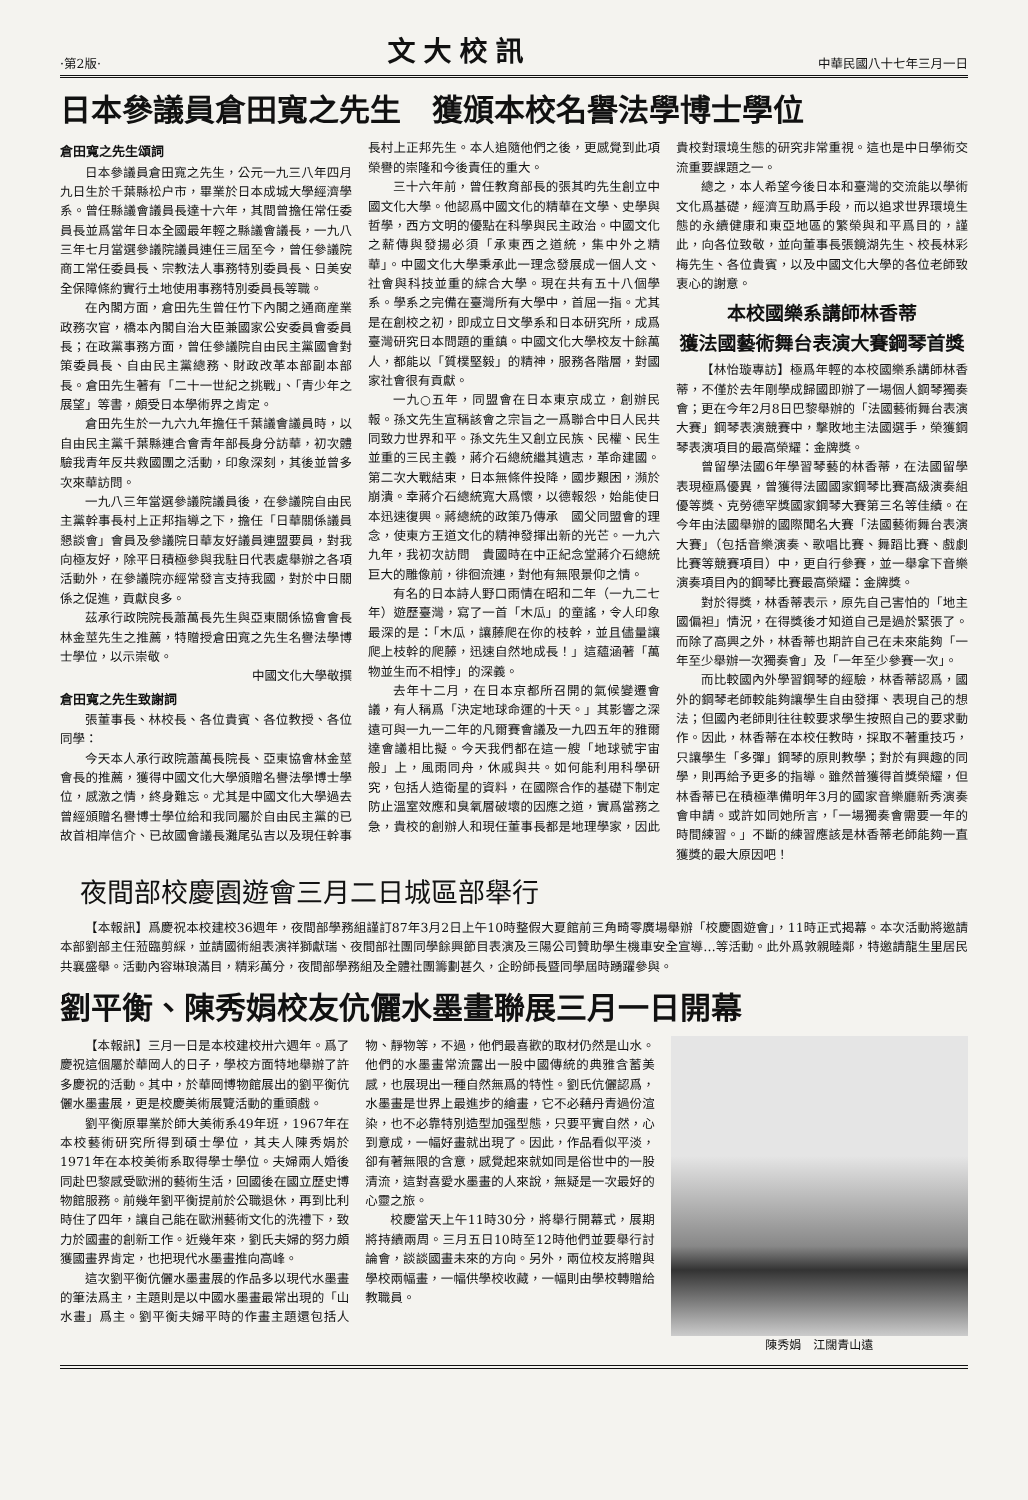·第2版· 文大校訊 中華民國八十七年三月一日
日本參議員倉田寬之先生　獲頒本校名譽法學博士學位
倉田寬之先生頌詞
日本參議員倉田寬之先生，公元一九三八年四月九日生於千葉縣松户市，畢業於日本成城大學經濟學系。曾任縣議會議員長達十六年，其間曾擔任常任委員長並爲當年日本全國最年輕之縣議會議長，一九八三年七月當選參議院議員連任三屆至今，曾任參議院商工常任委員長、宗教法人事務特別委員長、日美安全保障條約實行土地使用事務特別委員長等職。
在內閣方面，倉田先生曾任竹下內閣之通商産業政務次官，橋本內閣自治大臣兼國家公安委員會委員長；在政黨事務方面，曾任參議院自由民主黨國會對策委員長、自由民主黨總務、財政改革本部副本部長。倉田先生著有「二十一世紀之挑戰」、「青少年之展望」等書，頗受日本學術界之肯定。
倉田先生於一九六九年擔任千葉議會議員時，以自由民主黨千葉縣連合會青年部長身分訪華，初次體驗我青年反共救國團之活動，印象深刻，其後並曾多次來華訪問。
一九八三年當選參議院議員後，在參議院自由民主黨幹事長村上正邦指導之下，擔任「日華關係議員懇談會」會員及參議院日華友好議員連盟要員，對我向極友好，除平日積極參與我駐日代表處舉辦之各項活動外，在參議院亦經常發言支持我國，對於中日關係之促進，貢獻良多。
茲承行政院院長蕭萬長先生與亞東關係協會會長林金莖先生之推薦，特贈授倉田寬之先生名譽法學博士學位，以示崇敬。
中國文化大學敬撰
倉田寬之先生致謝詞
張董事長、林校長、各位貴賓、各位教授、各位同學：
今天本人承行政院蕭萬長院長、亞東協會林金莖會長的推薦，獲得中國文化大學頒贈名譽法學博士學位，感激之情，終身難忘。尤其是中國文化大學過去曾經頒贈名譽博士學位給和我同屬於自由民主黨的已故首相岸信介、已故國會議長灘尾弘吉以及現任幹事長村上正邦先生。本人追隨他們之後，更感覺到此項榮譽的崇隆和今後責任的重大。
三十六年前，曾任教育部長的張其昀先生創立中國文化大學。他認爲中國文化的精華在文學、史學與哲學，西方文明的優點在科學與民主政治。中國文化之薪傳與發揚必須「承東西之道統，集中外之精華」。中國文化大學秉承此一理念發展成一個人文、社會與科技並重的綜合大學。現在共有五十八個學系。學系之完備在臺灣所有大學中，首屈一指。尤其是在創校之初，即成立日文學系和日本研究所，成爲臺灣研究日本問題的重鎮。中國文化大學校友十餘萬人，都能以「質樸堅毅」的精神，服務各階層，對國家社會很有貢獻。
一九○五年，同盟會在日本東京成立，創辦民報。孫文先生宣稱該會之宗旨之一爲聯合中日人民共同致力世界和平。孫文先生又創立民族、民權、民生並重的三民主義，蔣介石總統繼其遺志，革命建國。第二次大戰結束，日本無條件投降，國步艱困，瀕於崩潰。幸蔣介石總統寬大爲懷，以德報怨，始能使日本迅速復興。蔣總統的政策乃傳承　國父同盟會的理念，使東方王道文化的精神發揮出新的光芒。一九六九年，我初次訪問　貴國時在中正紀念堂蔣介石總統巨大的雕像前，徘徊流連，對他有無限景仰之情。
有名的日本詩人野口雨情在昭和二年（一九二七年）遊歷臺灣，寫了一首「木瓜」的童謠，令人印象最深的是：「木瓜，讓藤爬在你的枝幹，並且儘量讓爬上枝幹的爬藤，迅速自然地成長！」這蘊涵著「萬物並生而不相悖」的深義。
去年十二月，在日本京都所召開的氣候變遷會議，有人稱爲「決定地球命運的十天。」其影響之深遠可與一九一二年的凡爾賽會議及一九四五年的雅爾達會議相比擬。今天我們都在這一艘「地球號宇宙般」上，風雨同舟，休戚與共。如何能利用科學研究，包括人造衛星的資料，在國際合作的基礎下制定防止溫室效應和臭氧層破壞的因應之道，實爲當務之急，貴校的創辦人和現任董事長都是地理學家，因此貴校對環境生態的研究非常重視。這也是中日學術交流重要課題之一。
總之，本人希望今後日本和臺灣的交流能以學術文化爲基礎，經濟互助爲手段，而以追求世界環境生態的永續健康和東亞地區的繁榮與和平爲目的，謹此，向各位致敬，並向董事長張鏡湖先生、校長林彩梅先生、各位貴賓，以及中國文化大學的各位老師致衷心的謝意。
本校國樂系講師林香蒂
獲法國藝術舞台表演大賽鋼琴首獎
【林怡璇專訪】極爲年輕的本校國樂系講師林香蒂，不僅於去年剛學成歸國即辦了一場個人鋼琴獨奏會；更在今年2月8日巴黎舉辦的「法國藝術舞台表演大賽」鋼琴表演競賽中，擊敗地主法國選手，榮獲鋼琴表演項目的最高榮耀：金牌獎。
曾留學法國6年學習琴藝的林香蒂，在法國留學表現極爲優異，曾獲得法國國家鋼琴比賽高級演奏組優等獎、克勞德罕獎國家鋼琴大賽第三名等佳績。在今年由法國舉辦的國際聞名大賽「法國藝術舞台表演大賽」（包括音樂演奏、歌唱比賽、舞蹈比賽、戲劇比賽等競賽項目）中，更自行參賽，並一舉拿下音樂演奏項目內的鋼琴比賽最高榮耀：金牌獎。
對於得獎，林香蒂表示，原先自己害怕的「地主國偏袒」情況，在得獎後才知道自己是過於緊張了。而除了高興之外，林香蒂也期許自己在未來能夠「一年至少舉辦一次獨奏會」及「一年至少參賽一次」。
而比較國內外學習鋼琴的經驗，林香蒂認爲，國外的鋼琴老師較能夠讓學生自由發揮、表現自己的想法；但國內老師則往往較要求學生按照自己的要求動作。因此，林香蒂在本校任教時，採取不著重技巧，只讓學生「多彈」鋼琴的原則教學；對於有興趣的同學，則再給予更多的指導。雖然普獲得首獎榮耀，但林香蒂已在積極準備明年3月的國家音樂廳新秀演奏會申請。或許如同她所言，「一場獨奏會需要一年的時間練習。」不斷的練習應該是林香蒂老師能夠一直獲獎的最大原因吧！
夜間部校慶園遊會三月二日城區部舉行
【本報訊】爲慶祝本校建校36週年，夜間部學務組謹訂87年3月2日上午10時整假大夏館前三角畸零廣場舉辦「校慶園遊會」，11時正式揭幕。本次活動將邀請本部劉部主任蒞臨剪綵，並請國術組表演祥獅獻瑞、夜間部社團同學餘興節目表演及三陽公司贊助學生機車安全宣導…等活動。此外爲敦親睦鄰，特邀請龍生里居民共襄盛舉。活動內容琳琅滿目，精彩萬分，夜間部學務組及全體社團籌劃甚久，企盼師長暨同學屆時踴躍參與。
劉平衡、陳秀娟校友伉儷水墨畫聯展三月一日開幕
【本報訊】三月一日是本校建校卅六週年。爲了慶祝這個屬於華岡人的日子，學校方面特地舉辦了許多慶祝的活動。其中，於華岡博物館展出的劉平衡伉儷水墨畫展，更是校慶美術展覽活動的重頭戲。
劉平衡原畢業於師大美術系49年班，1967年在本校藝術研究所得到碩士學位，其夫人陳秀娟於1971年在本校美術系取得學士學位。夫婦兩人婚後同赴巴黎感受歐洲的藝術生活，回國後在國立歷史博物館服務。前幾年劉平衡提前於公職退休，再到比利時住了四年，讓自己能在歐洲藝術文化的洗禮下，致力於國畫的創新工作。近幾年來，劉氏夫婦的努力頗獲國畫界肯定，也把現代水墨畫推向高峰。
這次劉平衡伉儷水墨畫展的作品多以現代水墨畫的筆法爲主，主題則是以中國水墨畫最常出現的「山水畫」爲主。劉平衡夫婦平時的作畫主題還包括人物、靜物等，不過，他們最喜歡的取材仍然是山水。他們的水墨畫常流露出一股中國傳統的典雅含蓄美感，也展現出一種自然無爲的特性。劉氏伉儷認爲，水墨畫是世界上最進步的繪畫，它不必藉丹青過份渲染，也不必靠特別造型加强型態，只要平實自然，心到意成，一幅好畫就出現了。因此，作品看似平淡，卻有著無限的含意，感覺起來就如同是俗世中的一股清流，這對喜愛水墨畫的人來說，無疑是一次最好的心靈之旅。
校慶當天上午11時30分，將舉行開幕式，展期將持續兩周。三月五日10時至12時他們並要舉行討論會，談談國畫未來的方向。另外，兩位校友將贈與學校兩幅畫，一幅供學校收藏，一幅則由學校轉贈給教職員。
陳秀娟　江闊青山遠